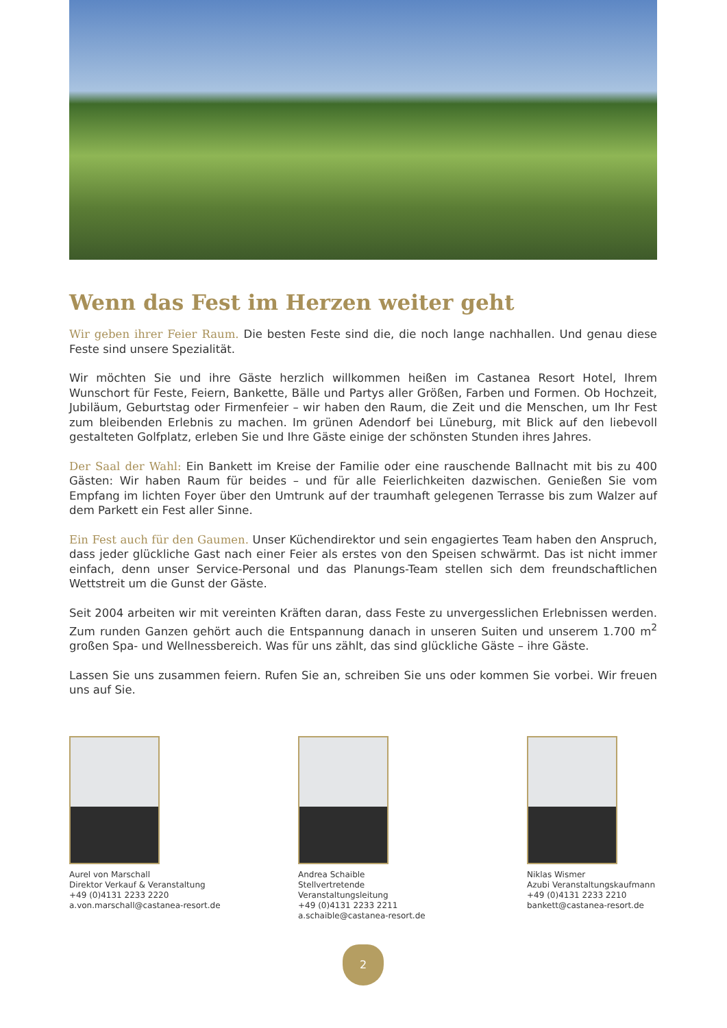Wenn das Fest im Herzen weiter geht
Wir geben ihrer Feier Raum. Die besten Feste sind die, die noch lange nachhallen. Und genau diese Feste sind unsere Spezialität.
Wir möchten Sie und ihre Gäste herzlich willkommen heißen im Castanea Resort Hotel, Ihrem Wunschort für Feste, Feiern, Bankette, Bälle und Partys aller Größen, Farben und Formen. Ob Hochzeit, Jubiläum, Geburtstag oder Firmenfeier – wir haben den Raum, die Zeit und die Menschen, um Ihr Fest zum bleibenden Erlebnis zu machen. Im grünen Adendorf bei Lüneburg, mit Blick auf den liebevoll gestalteten Golfplatz, erleben Sie und Ihre Gäste einige der schönsten Stunden ihres Jahres.
Der Saal der Wahl: Ein Bankett im Kreise der Familie oder eine rauschende Ballnacht mit bis zu 400 Gästen: Wir haben Raum für beides – und für alle Feierlichkeiten dazwischen. Genießen Sie vom Empfang im lichten Foyer über den Umtrunk auf der traumhaft gelegenen Terrasse bis zum Walzer auf dem Parkett ein Fest aller Sinne.
Ein Fest auch für den Gaumen. Unser Küchendirektor und sein engagiertes Team haben den Anspruch, dass jeder glückliche Gast nach einer Feier als erstes von den Speisen schwärmt. Das ist nicht immer einfach, denn unser Service-Personal und das Planungs-Team stellen sich dem freundschaftlichen Wettstreit um die Gunst der Gäste.
Seit 2004 arbeiten wir mit vereinten Kräften daran, dass Feste zu unvergesslichen Erlebnissen werden. Zum runden Ganzen gehört auch die Entspannung danach in unseren Suiten und unserem 1.700 m<sup>2</sup> großen Spa- und Wellnessbereich. Was für uns zählt, das sind glückliche Gäste – ihre Gäste.
Lassen Sie uns zusammen feiern. Rufen Sie an, schreiben Sie uns oder kommen Sie vorbei. Wir freuen uns auf Sie.
Aurel von Marschall
Direktor Verkauf & Veranstaltung
+49 (0)4131 2233 2220
a.von.marschall@castanea-resort.de
Andrea Schaible
Stellvertretende Veranstaltungsleitung
+49 (0)4131 2233 2211
a.schaible@castanea-resort.de
Niklas Wismer
Azubi Veranstaltungskaufmann
+49 (0)4131 2233 2210
bankett@castanea-resort.de
2